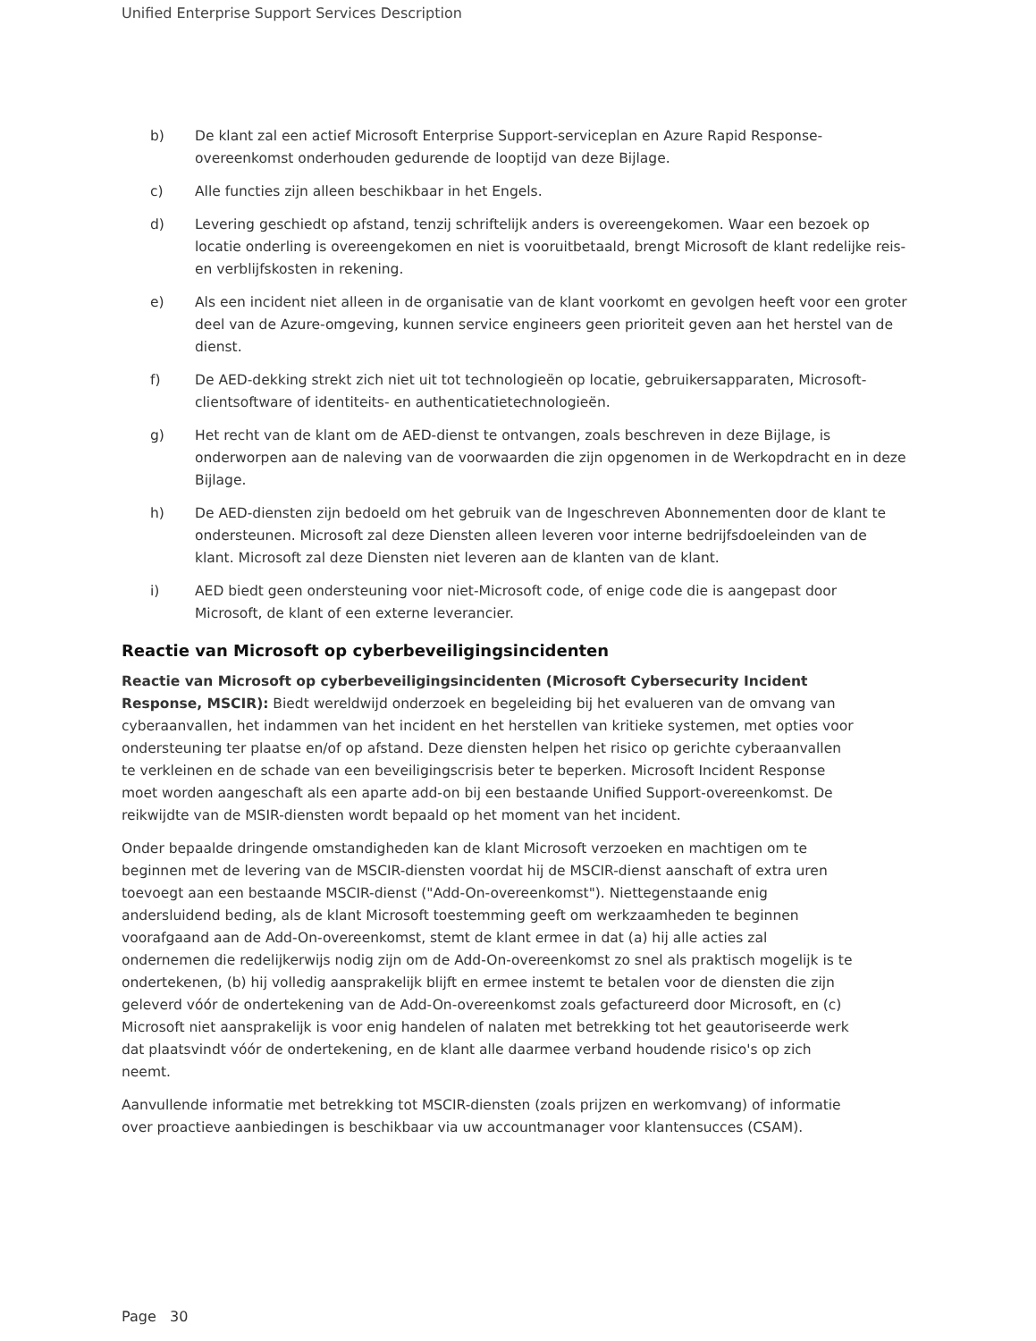Unified Enterprise Support Services Description
b) De klant zal een actief Microsoft Enterprise Support-serviceplan en Azure Rapid Response-overeenkomst onderhouden gedurende de looptijd van deze Bijlage.
c) Alle functies zijn alleen beschikbaar in het Engels.
d) Levering geschiedt op afstand, tenzij schriftelijk anders is overeengekomen. Waar een bezoek op locatie onderling is overeengekomen en niet is vooruitbetaald, brengt Microsoft de klant redelijke reis- en verblijfskosten in rekening.
e) Als een incident niet alleen in de organisatie van de klant voorkomt en gevolgen heeft voor een groter deel van de Azure-omgeving, kunnen service engineers geen prioriteit geven aan het herstel van de dienst.
f) De AED-dekking strekt zich niet uit tot technologieën op locatie, gebruikersapparaten, Microsoft-clientsoftware of identiteits- en authenticatietechnologieën.
g) Het recht van de klant om de AED-dienst te ontvangen, zoals beschreven in deze Bijlage, is onderworpen aan de naleving van de voorwaarden die zijn opgenomen in de Werkopdracht en in deze Bijlage.
h) De AED-diensten zijn bedoeld om het gebruik van de Ingeschreven Abonnementen door de klant te ondersteunen. Microsoft zal deze Diensten alleen leveren voor interne bedrijfsdoeleinden van de klant. Microsoft zal deze Diensten niet leveren aan de klanten van de klant.
i) AED biedt geen ondersteuning voor niet-Microsoft code, of enige code die is aangepast door Microsoft, de klant of een externe leverancier.
Reactie van Microsoft op cyberbeveiligingsincidenten
Reactie van Microsoft op cyberbeveiligingsincidenten (Microsoft Cybersecurity Incident Response, MSCIR): Biedt wereldwijd onderzoek en begeleiding bij het evalueren van de omvang van cyberaanvallen, het indammen van het incident en het herstellen van kritieke systemen, met opties voor ondersteuning ter plaatse en/of op afstand. Deze diensten helpen het risico op gerichte cyberaanvallen te verkleinen en de schade van een beveiligingscrisis beter te beperken. Microsoft Incident Response moet worden aangeschaft als een aparte add-on bij een bestaande Unified Support-overeenkomst. De reikwijdte van de MSIR-diensten wordt bepaald op het moment van het incident.
Onder bepaalde dringende omstandigheden kan de klant Microsoft verzoeken en machtigen om te beginnen met de levering van de MSCIR-diensten voordat hij de MSCIR-dienst aanschaft of extra uren toevoegt aan een bestaande MSCIR-dienst ("Add-On-overeenkomst"). Niettegenstaande enig andersluidend beding, als de klant Microsoft toestemming geeft om werkzaamheden te beginnen voorafgaand aan de Add-On-overeenkomst, stemt de klant ermee in dat (a) hij alle acties zal ondernemen die redelijkerwijs nodig zijn om de Add-On-overeenkomst zo snel als praktisch mogelijk is te ondertekenen, (b) hij volledig aansprakelijk blijft en ermee instemt te betalen voor de diensten die zijn geleverd vóór de ondertekening van de Add-On-overeenkomst zoals gefactureerd door Microsoft, en (c) Microsoft niet aansprakelijk is voor enig handelen of nalaten met betrekking tot het geautoriseerde werk dat plaatsvindt vóór de ondertekening, en de klant alle daarmee verband houdende risico's op zich neemt.
Aanvullende informatie met betrekking tot MSCIR-diensten (zoals prijzen en werkomvang) of informatie over proactieve aanbiedingen is beschikbaar via uw accountmanager voor klantensucces (CSAM).
Page 30